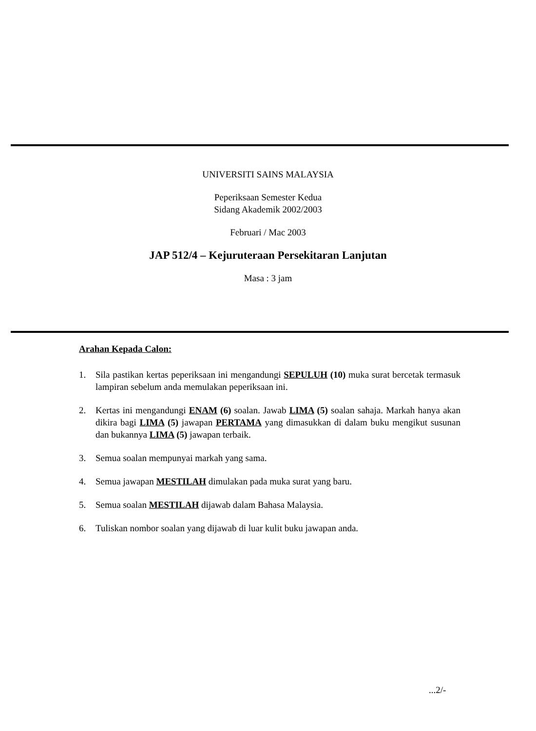UNIVERSITI SAINS MALAYSIA
Peperiksaan Semester Kedua
Sidang Akademik 2002/2003
Februari / Mac 2003
JAP 512/4 – Kejuruteraan Persekitaran Lanjutan
Masa : 3 jam
Arahan Kepada Calon:
1. Sila pastikan kertas peperiksaan ini mengandungi SEPULUH (10) muka surat bercetak termasuk lampiran sebelum anda memulakan peperiksaan ini.
2. Kertas ini mengandungi ENAM (6) soalan. Jawab LIMA (5) soalan sahaja. Markah hanya akan dikira bagi LIMA (5) jawapan PERTAMA yang dimasukkan di dalam buku mengikut susunan dan bukannya LIMA (5) jawapan terbaik.
3. Semua soalan mempunyai markah yang sama.
4. Semua jawapan MESTILAH dimulakan pada muka surat yang baru.
5. Semua soalan MESTILAH dijawab dalam Bahasa Malaysia.
6. Tuliskan nombor soalan yang dijawab di luar kulit buku jawapan anda.
...2/-